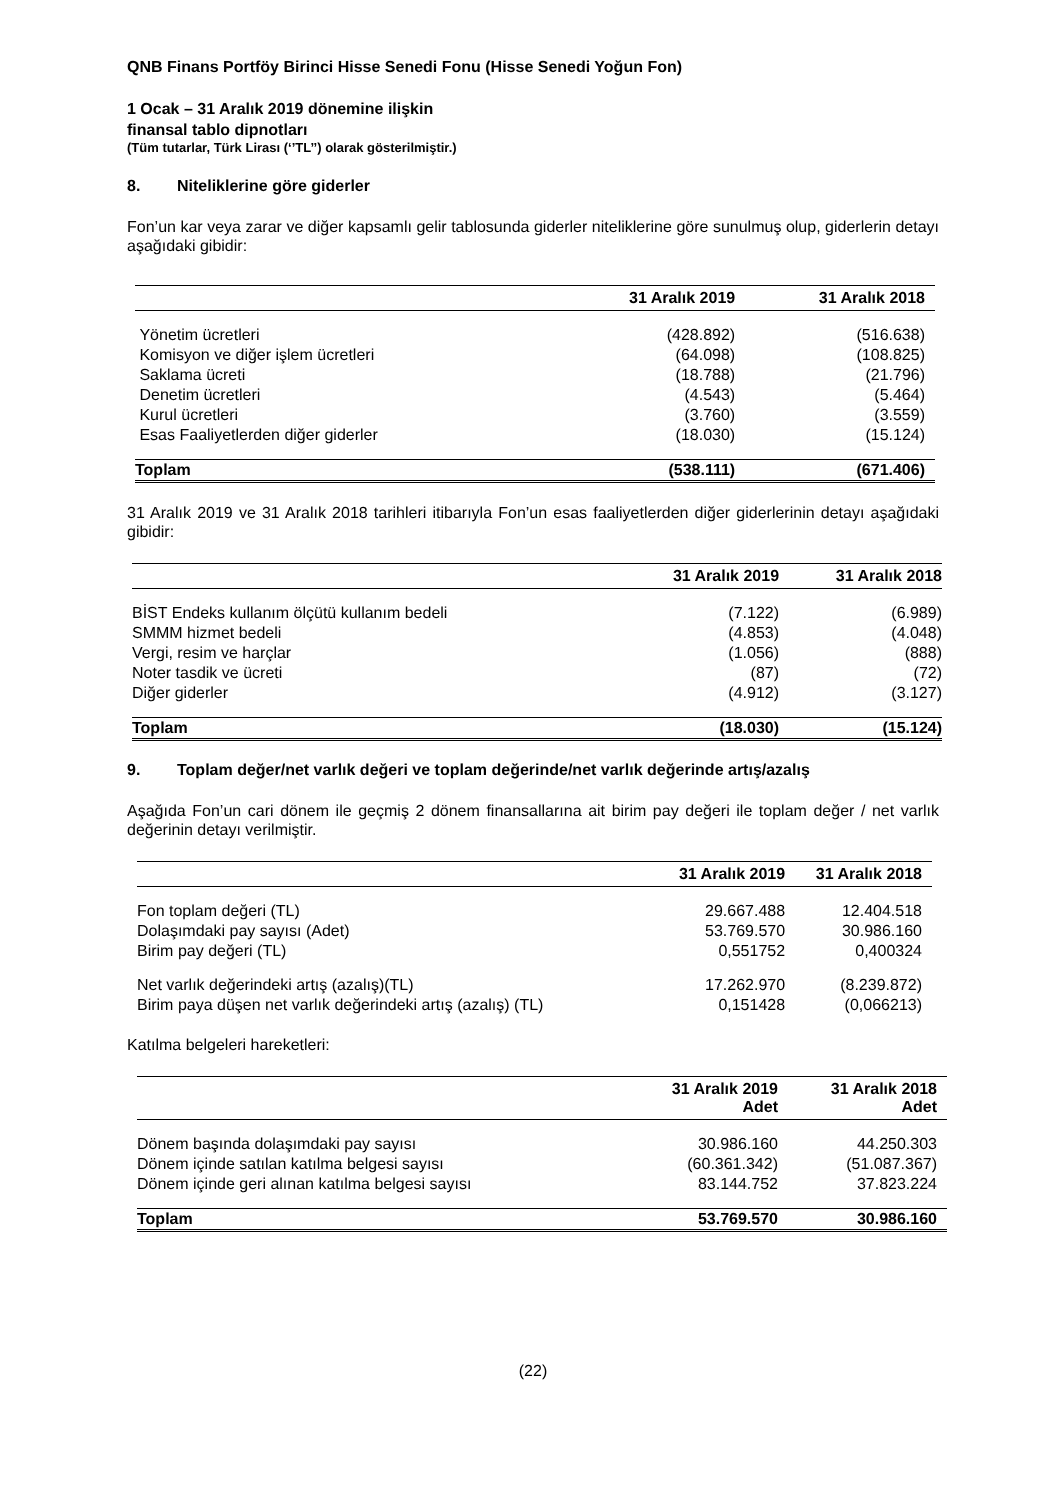QNB Finans Portföy Birinci Hisse Senedi Fonu (Hisse Senedi Yoğun Fon)
1 Ocak – 31 Aralık 2019 dönemine ilişkin
finansal tablo dipnotları
(Tüm tutarlar, Türk Lirası (‘’TL’’) olarak gösterilmiştir.)
8. Niteliklerine göre giderler
Fon’un kar veya zarar ve diğer kapsamlı gelir tablosunda giderler niteliklerine göre sunulmuş olup, giderlerin detayı aşağıdaki gibidir:
| | 31 Aralık 2019 | 31 Aralık 2018 |
| --- | --- | --- |
| Yönetim ücretleri | (428.892) | (516.638) |
| Komisyon ve diğer işlem ücretleri | (64.098) | (108.825) |
| Saklama ücreti | (18.788) | (21.796) |
| Denetim ücretleri | (4.543) | (5.464) |
| Kurul ücretleri | (3.760) | (3.559) |
| Esas Faaliyetlerden diğer giderler | (18.030) | (15.124) |
| Toplam | (538.111) | (671.406) |
31 Aralık 2019 ve 31 Aralık 2018 tarihleri itibarıyla Fon’un esas faaliyetlerden diğer giderlerinin detayı aşağıdaki gibidir:
| | 31 Aralık 2019 | 31 Aralık 2018 |
| --- | --- | --- |
| BİST Endeks kullanım ölçütü kullanım bedeli | (7.122) | (6.989) |
| SMMM hizmet bedeli | (4.853) | (4.048) |
| Vergi, resim ve harçlar | (1.056) | (888) |
| Noter tasdik ve ücreti | (87) | (72) |
| Diğer giderler | (4.912) | (3.127) |
| Toplam | (18.030) | (15.124) |
9. Toplam değer/net varlık değeri ve toplam değerinde/net varlık değerinde artış/azalış
Aşağıda Fon’un cari dönem ile geçmiş 2 dönem finansallarına ait birim pay değeri ile toplam değer / net varlık değerinin detayı verilmiştir.
| | 31 Aralık 2019 | 31 Aralık 2018 |
| --- | --- | --- |
| Fon toplam değeri (TL) | 29.667.488 | 12.404.518 |
| Dolaşımdaki pay sayısı (Adet) | 53.769.570 | 30.986.160 |
| Birim pay değeri (TL) | 0,551752 | 0,400324 |
| Net varlık değerindeki artış (azalış)(TL) | 17.262.970 | (8.239.872) |
| Birim paya düşen net varlık değerindeki artış (azalış) (TL) | 0,151428 | (0,066213) |
Katılma belgeleri hareketleri:
| | 31 Aralık 2019 Adet | 31 Aralık 2018 Adet |
| --- | --- | --- |
| Dönem başında dolaşımdaki pay sayısı | 30.986.160 | 44.250.303 |
| Dönem içinde satılan katılma belgesi sayısı | (60.361.342) | (51.087.367) |
| Dönem içinde geri alınan katılma belgesi sayısı | 83.144.752 | 37.823.224 |
| Toplam | 53.769.570 | 30.986.160 |
(22)